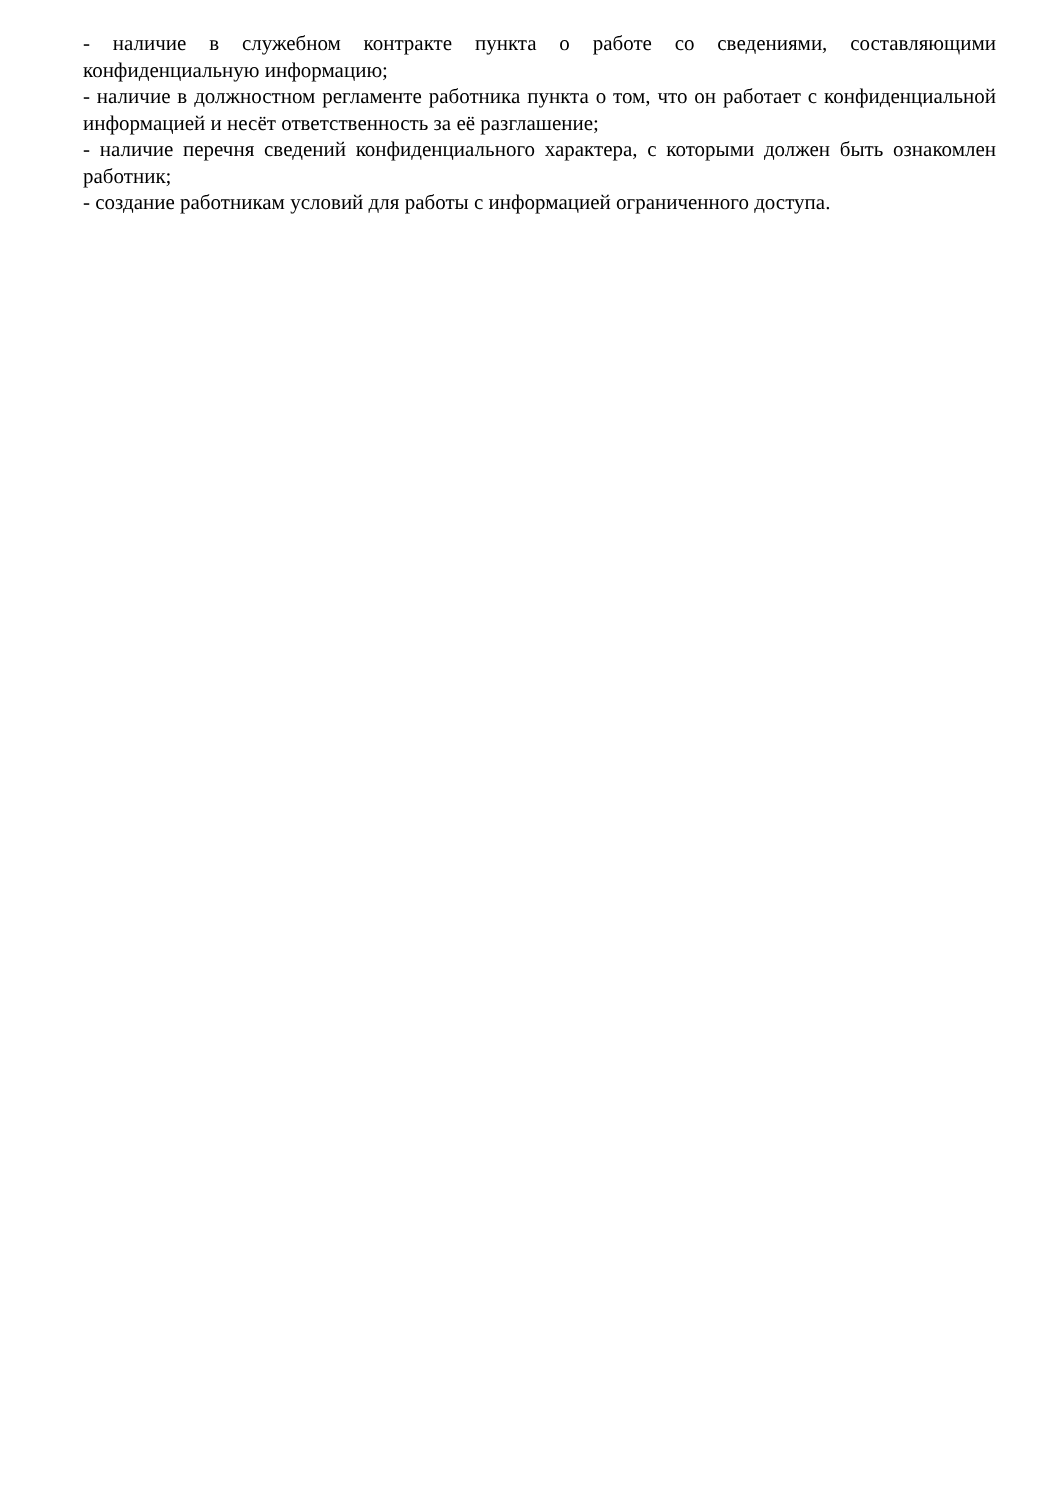- наличие в служебном контракте пункта о работе со сведениями, составляющими конфиденциальную информацию;
- наличие в должностном регламенте работника пункта о том, что он работает с конфиденциальной информацией и несёт ответственность за её разглашение;
- наличие перечня сведений конфиденциального характера, с которыми должен быть ознакомлен работник;
- создание работникам условий для работы с информацией ограниченного доступа.